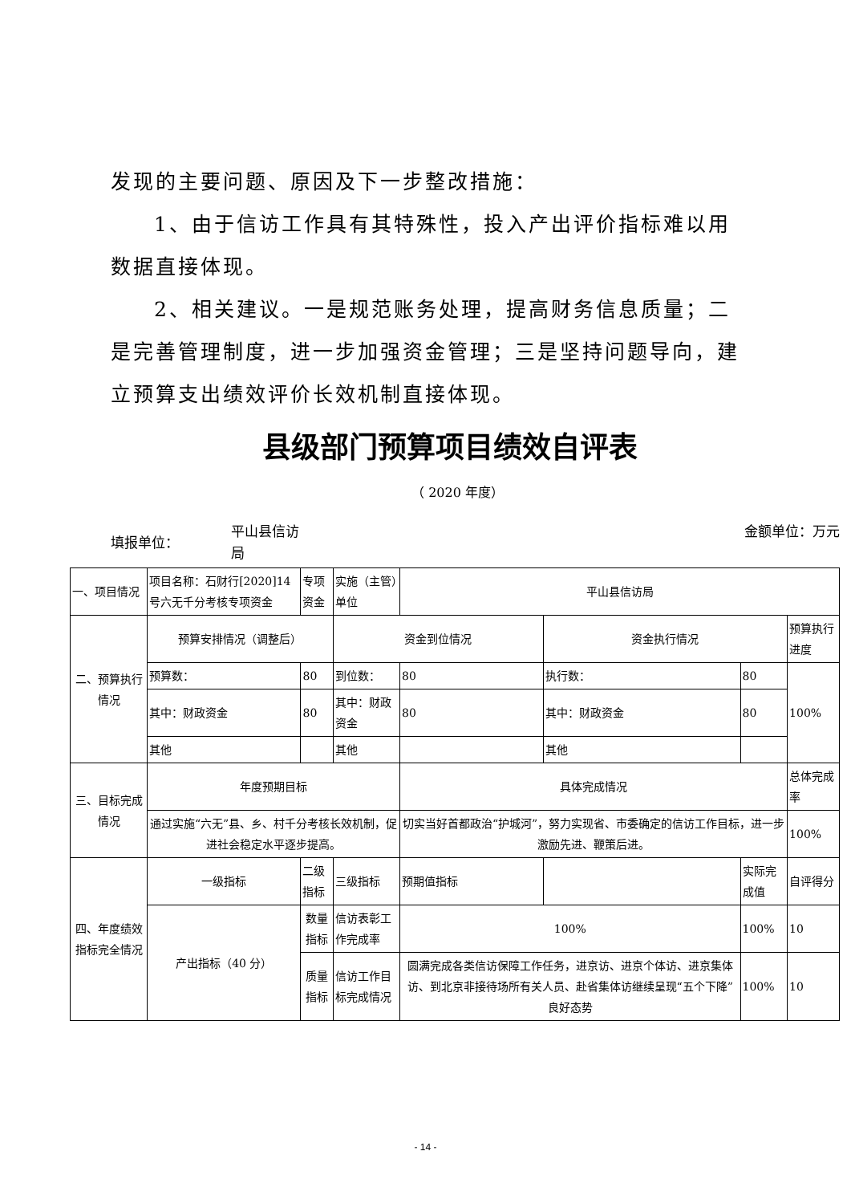发现的主要问题、原因及下一步整改措施：
1、由于信访工作具有其特殊性，投入产出评价指标难以用数据直接体现。
2、相关建议。一是规范账务处理，提高财务信息质量；二是完善管理制度，进一步加强资金管理；三是坚持问题导向，建立预算支出绩效评价长效机制直接体现。
县级部门预算项目绩效自评表
（ 2020 年度）
填报单位：
平山县信访局
金额单位：万元
| 一、项目情况 | 项目名称：石财行[2020]14 号六无千分考核专项资金 | 专项资金 | 实施（主管）单位 | 平山县信访局 | | | |
| 二、预算执行情况 | 预算安排情况（调整后） | | 资金到位情况 | | 资金执行情况 | | 预算执行进度 |
| | 预算数： | 80 | 到位数： | 80 | 执行数： | 80 | 100% |
| | 其中：财政资金 | 80 | 其中：财政资金 | 80 | 其中：财政资金 | 80 | |
| | 其他 | | 其他 | | 其他 | | |
| 三、目标完成情况 | 年度预期目标 | | | 具体完成情况 | | | 总体完成率 |
| | 通过实施“六无”县、乡、村千分考核长效机制，促进社会稳定水平逐步提高。 | | | 切实当好首都政治“护城河”，努力实现省、市委确定的信访工作目标，进一步激励先进、鞭策后进。 | | | 100% |
| 四、年度绩效指标完全情况 | 一级指标 | 二级指标 | 三级指标 | 预期值指标 | | 实际完成值 | 自评得分 |
| | 产出指标（40 分） | 数量指标 | 信访表彰工作完成率 | 100% | | 100% | 10 |
| | | 质量指标 | 信访工作目标完成情况 | 圆满完成各类信访保障工作任务，进京访、进京个体访、进京集体访、到北京非接待场所有关人员、赴省集体访继续呈现“五个下降”良好态势 | | 100% | 10 |
- 14 -